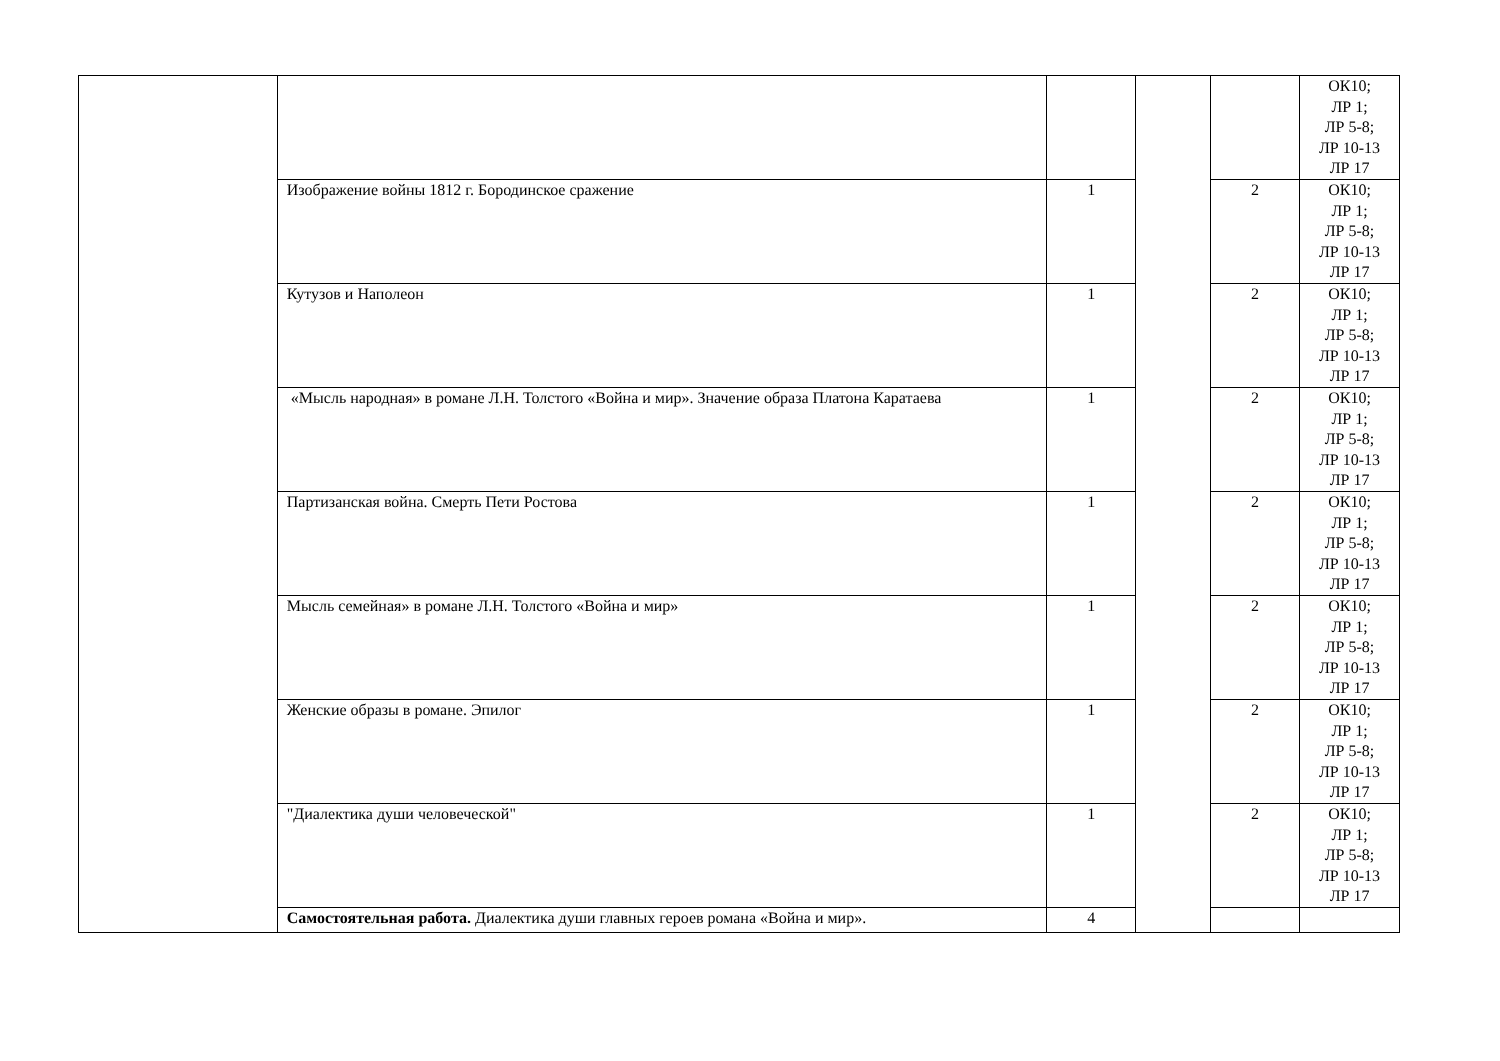| | | | | | ОК10; ЛР 1; ЛР 5-8; ЛР 10-13 ЛР 17 |
| | Изображение войны 1812 г. Бородинское сражение | 1 | | 2 | ОК10; ЛР 1; ЛР 5-8; ЛР 10-13 ЛР 17 |
| | Кутузов и Наполеон | 1 | | 2 | ОК10; ЛР 1; ЛР 5-8; ЛР 10-13 ЛР 17 |
| | «Мысль народная» в романе Л.Н. Толстого «Война и мир». Значение образа Платона Каратаева | 1 | | 2 | ОК10; ЛР 1; ЛР 5-8; ЛР 10-13 ЛР 17 |
| | Партизанская война. Смерть Пети Ростова | 1 | | 2 | ОК10; ЛР 1; ЛР 5-8; ЛР 10-13 ЛР 17 |
| | Мысль семейная» в романе Л.Н. Толстого «Война и мир» | 1 | | 2 | ОК10; ЛР 1; ЛР 5-8; ЛР 10-13 ЛР 17 |
| | Женские образы в романе. Эпилог | 1 | | 2 | ОК10; ЛР 1; ЛР 5-8; ЛР 10-13 ЛР 17 |
| | "Диалектика души человеческой" | 1 | | 2 | ОК10; ЛР 1; ЛР 5-8; ЛР 10-13 ЛР 17 |
| | Самостоятельная работа. Диалектика души главных героев романа «Война и мир». | 4 | | | |